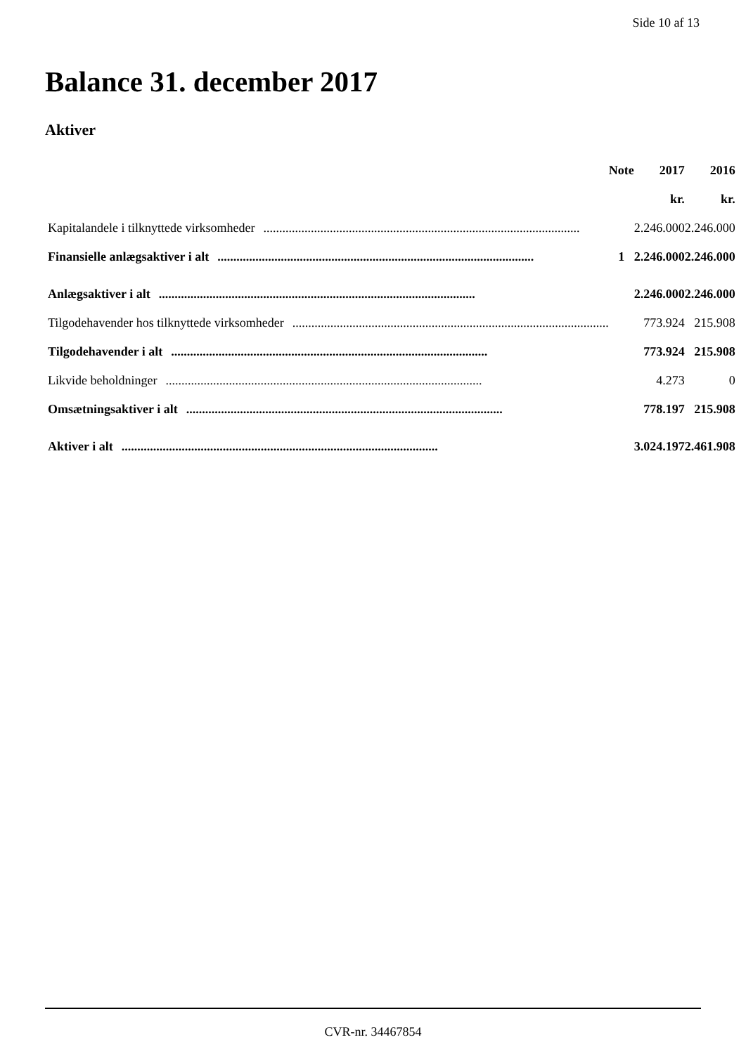Side 10 af 13
Balance 31. december 2017
Aktiver
| | Note | 2017 | 2016 |
| --- | --- | --- | --- |
| | | kr. | kr. |
| Kapitalandele i tilknyttede virksomheder .................................................................................................... | | 2.246.000 | 2.246.000 |
| Finansielle anlægsaktiver i alt .................................................................................................... | 1 | 2.246.000 | 2.246.000 |
| Anlægsaktiver i alt .................................................................................................... | | 2.246.000 | 2.246.000 |
| Tilgodehavender hos tilknyttede virksomheder .................................................................................................... | | 773.924 | 215.908 |
| Tilgodehavender i alt .................................................................................................... | | 773.924 | 215.908 |
| Likvide beholdninger .................................................................................................... | | 4.273 | 0 |
| Omsætningsaktiver i alt .................................................................................................... | | 778.197 | 215.908 |
| Aktiver i alt .................................................................................................... | | 3.024.197 | 2.461.908 |
CVR-nr. 34467854